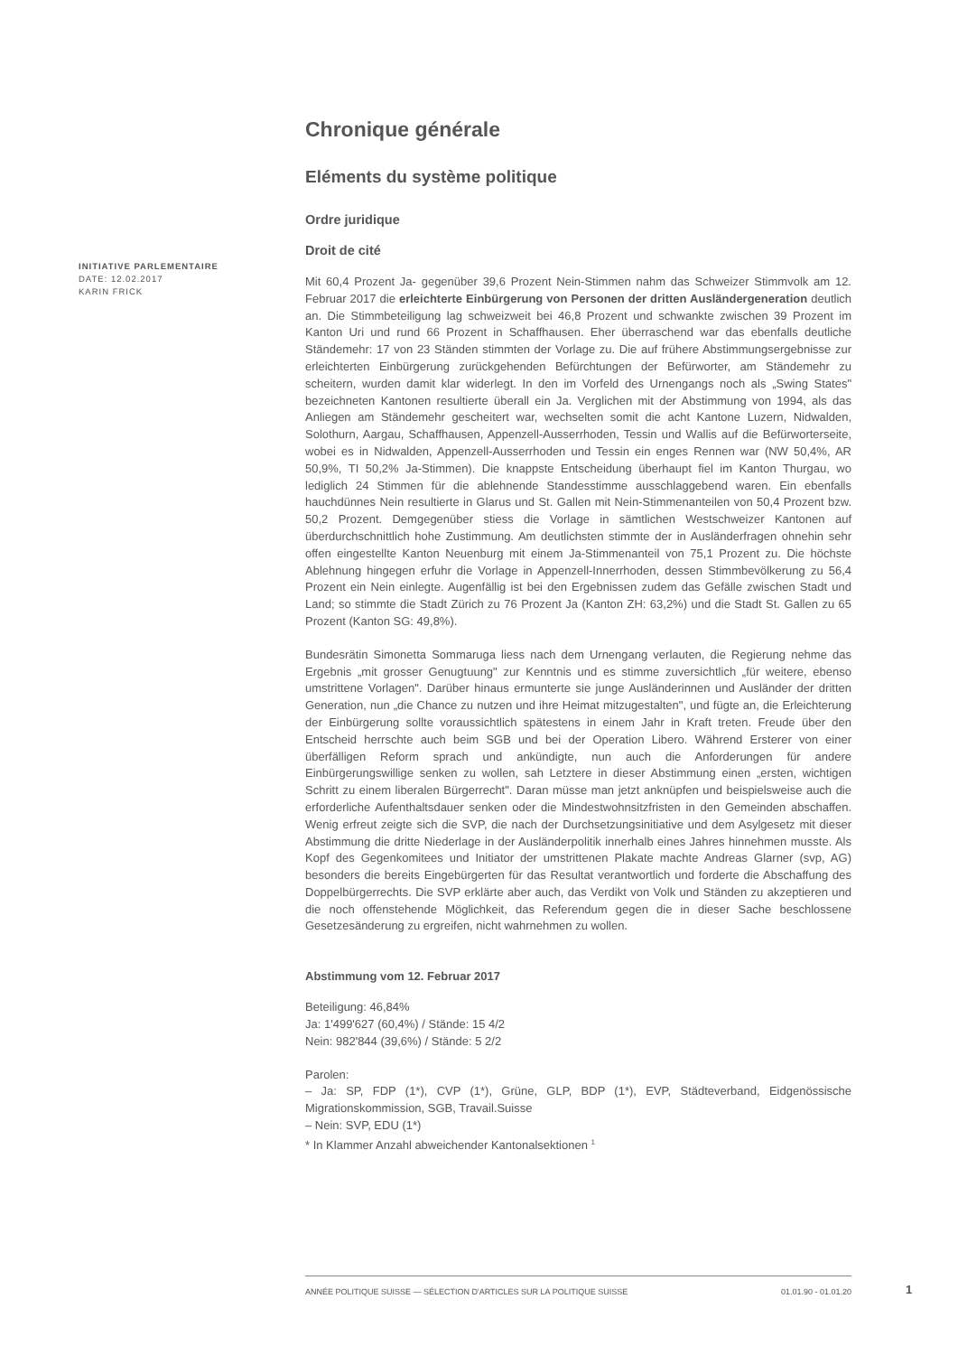INITIATIVE PARLEMENTAIRE
DATE: 12.02.2017
KARIN FRICK
Chronique générale
Eléments du système politique
Ordre juridique
Droit de cité
Mit 60,4 Prozent Ja- gegenüber 39,6 Prozent Nein-Stimmen nahm das Schweizer Stimmvolk am 12. Februar 2017 die erleichterte Einbürgerung von Personen der dritten Ausländergeneration deutlich an. Die Stimmbeteiligung lag schweizweit bei 46,8 Prozent und schwankte zwischen 39 Prozent im Kanton Uri und rund 66 Prozent in Schaffhausen. Eher überraschend war das ebenfalls deutliche Ständemehr: 17 von 23 Ständen stimmten der Vorlage zu. Die auf frühere Abstimmungsergebnisse zur erleichterten Einbürgerung zurückgehenden Befürchtungen der Befürworter, am Ständemehr zu scheitern, wurden damit klar widerlegt. In den im Vorfeld des Urnengangs noch als „Swing States" bezeichneten Kantonen resultierte überall ein Ja. Verglichen mit der Abstimmung von 1994, als das Anliegen am Ständemehr gescheitert war, wechselten somit die acht Kantone Luzern, Nidwalden, Solothurn, Aargau, Schaffhausen, Appenzell-Ausserrhoden, Tessin und Wallis auf die Befürworterseite, wobei es in Nidwalden, Appenzell-Ausserrhoden und Tessin ein enges Rennen war (NW 50,4%, AR 50,9%, TI 50,2% Ja-Stimmen). Die knappste Entscheidung überhaupt fiel im Kanton Thurgau, wo lediglich 24 Stimmen für die ablehnende Standesstimme ausschlaggebend waren. Ein ebenfalls hauchdünnes Nein resultierte in Glarus und St. Gallen mit Nein-Stimmenanteilen von 50,4 Prozent bzw. 50,2 Prozent. Demgegenüber stiess die Vorlage in sämtlichen Westschweizer Kantonen auf überdurchschnittlich hohe Zustimmung. Am deutlichsten stimmte der in Ausländerfragen ohnehin sehr offen eingestellte Kanton Neuenburg mit einem Ja-Stimmenanteil von 75,1 Prozent zu. Die höchste Ablehnung hingegen erfuhr die Vorlage in Appenzell-Innerrhoden, dessen Stimmbevölkerung zu 56,4 Prozent ein Nein einlegte. Augenfällig ist bei den Ergebnissen zudem das Gefälle zwischen Stadt und Land; so stimmte die Stadt Zürich zu 76 Prozent Ja (Kanton ZH: 63,2%) und die Stadt St. Gallen zu 65 Prozent (Kanton SG: 49,8%).
Bundesrätin Simonetta Sommaruga liess nach dem Urnengang verlauten, die Regierung nehme das Ergebnis „mit grosser Genugtuung" zur Kenntnis und es stimme zuversichtlich „für weitere, ebenso umstrittene Vorlagen". Darüber hinaus ermunterte sie junge Ausländerinnen und Ausländer der dritten Generation, nun „die Chance zu nutzen und ihre Heimat mitzugestalten", und fügte an, die Erleichterung der Einbürgerung sollte voraussichtlich spätestens in einem Jahr in Kraft treten. Freude über den Entscheid herrschte auch beim SGB und bei der Operation Libero. Während Ersterer von einer überfälligen Reform sprach und ankündigte, nun auch die Anforderungen für andere Einbürgerungswillige senken zu wollen, sah Letztere in dieser Abstimmung einen „ersten, wichtigen Schritt zu einem liberalen Bürgerrecht". Daran müsse man jetzt anknüpfen und beispielsweise auch die erforderliche Aufenthaltsdauer senken oder die Mindestwohnsitzfristen in den Gemeinden abschaffen. Wenig erfreut zeigte sich die SVP, die nach der Durchsetzungsinitiative und dem Asylgesetz mit dieser Abstimmung die dritte Niederlage in der Ausländerpolitik innerhalb eines Jahres hinnehmen musste. Als Kopf des Gegenkomitees und Initiator der umstrittenen Plakate machte Andreas Glarner (svp, AG) besonders die bereits Eingebürgerten für das Resultat verantwortlich und forderte die Abschaffung des Doppelbürgerrechts. Die SVP erklärte aber auch, das Verdikt von Volk und Ständen zu akzeptieren und die noch offenstehende Möglichkeit, das Referendum gegen die in dieser Sache beschlossene Gesetzesänderung zu ergreifen, nicht wahrnehmen zu wollen.
Abstimmung vom 12. Februar 2017
Beteiligung: 46,84%
Ja: 1'499'627 (60,4%) / Stände: 15 4/2
Nein: 982'844 (39,6%) / Stände: 5 2/2
Parolen:
– Ja: SP, FDP (1*), CVP (1*), Grüne, GLP, BDP (1*), EVP, Städteverband, Eidgenössische Migrationskommission, SGB, Travail.Suisse
– Nein: SVP, EDU (1*)
* In Klammer Anzahl abweichender Kantonalsektionen <sup>1</sup>
ANNÉE POLITIQUE SUISSE — SÉLECTION D'ARTICLES SUR LA POLITIQUE SUISSE 01.01.90 - 01.01.20
1